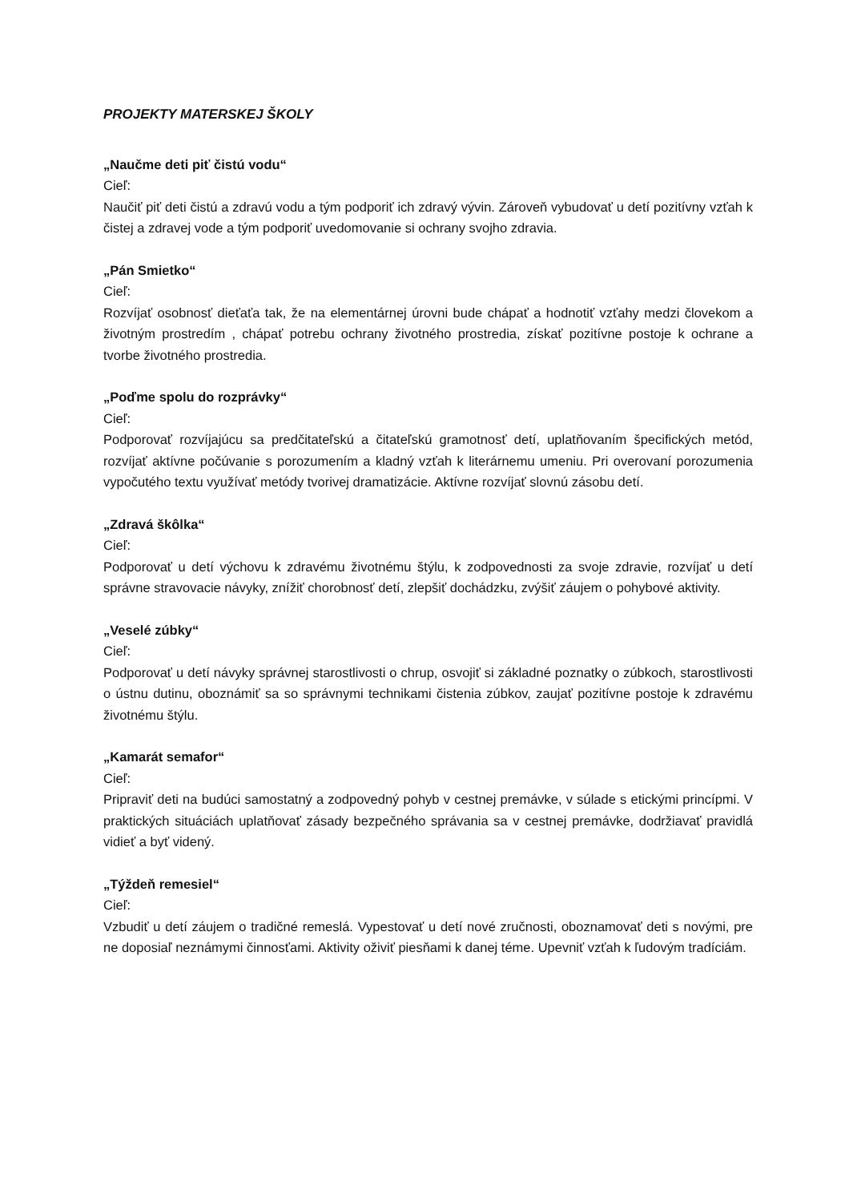PROJEKTY MATERSKEJ ŠKOLY
„Naučme deti piť čistú vodu“
Cieľ:
Naučiť piť deti čistú a zdravú vodu a tým podporiť ich zdravý vývin. Zároveň vybudovať u detí pozitívny vzťah k čistej a zdravej vode a tým podporiť uvedomovanie si ochrany svojho zdravia.
„Pán Smietko“
Cieľ:
Rozvíjať osobnosť dieťaťa tak, že na elementárnej úrovni bude chápať a hodnotiť vzťahy medzi človekom a životným prostredím , chápať potrebu ochrany životného prostredia, získať pozitívne postoje k ochrane a tvorbe životného prostredia.
„Poďme spolu do rozprávky“
Cieľ:
Podporovať rozvíjajúcu sa predčitateľskú a čitateľskú gramotnosť detí, uplatňovaním špecifických metód, rozvíjať aktívne počúvanie s porozumením a kladný vzťah k literárnemu umeniu. Pri overovaní porozumenia vypočutého textu využívať metódy tvorivej dramatizácie. Aktívne rozvíjať slovnú zásobu detí.
„Zdravá škôlka“
Cieľ:
Podporovať u detí výchovu k zdravému životnému štýlu, k zodpovednosti za svoje zdravie, rozvíjať u detí správne stravovacie návyky, znížiť chorobnosť detí, zlepšiť dochádzku, zvýšiť záujem o pohybové aktivity.
„Veselé zúbky“
Cieľ:
Podporovať u detí návyky správnej starostlivosti o chrup, osvojiť si základné poznatky o zúbkoch, starostlivosti o ústnu dutinu, oboznámiť sa so správnymi technikami čistenia zúbkov, zaujať pozitívne postoje k zdravému životnému štýlu.
„Kamarát semafor“
Cieľ:
Pripraviť deti na budúci samostatný a zodpovedný pohyb v cestnej premávke, v súlade s etickými princípmi. V praktických situáciách uplatňovať zásady bezpečného správania sa v cestnej premávke, dodržiavať pravidlá vidieť a byť videný.
„Týždeň remesiel“
Cieľ:
Vzbudiť u detí záujem o tradičné remeslá. Vypestovať u detí nové zručnosti, oboznamovať deti s novými, pre ne doposiaľ neznámymi činnosťami. Aktivity oživiť piesňami k danej téme. Upevniť vzťah k ľudovým tradíciám.